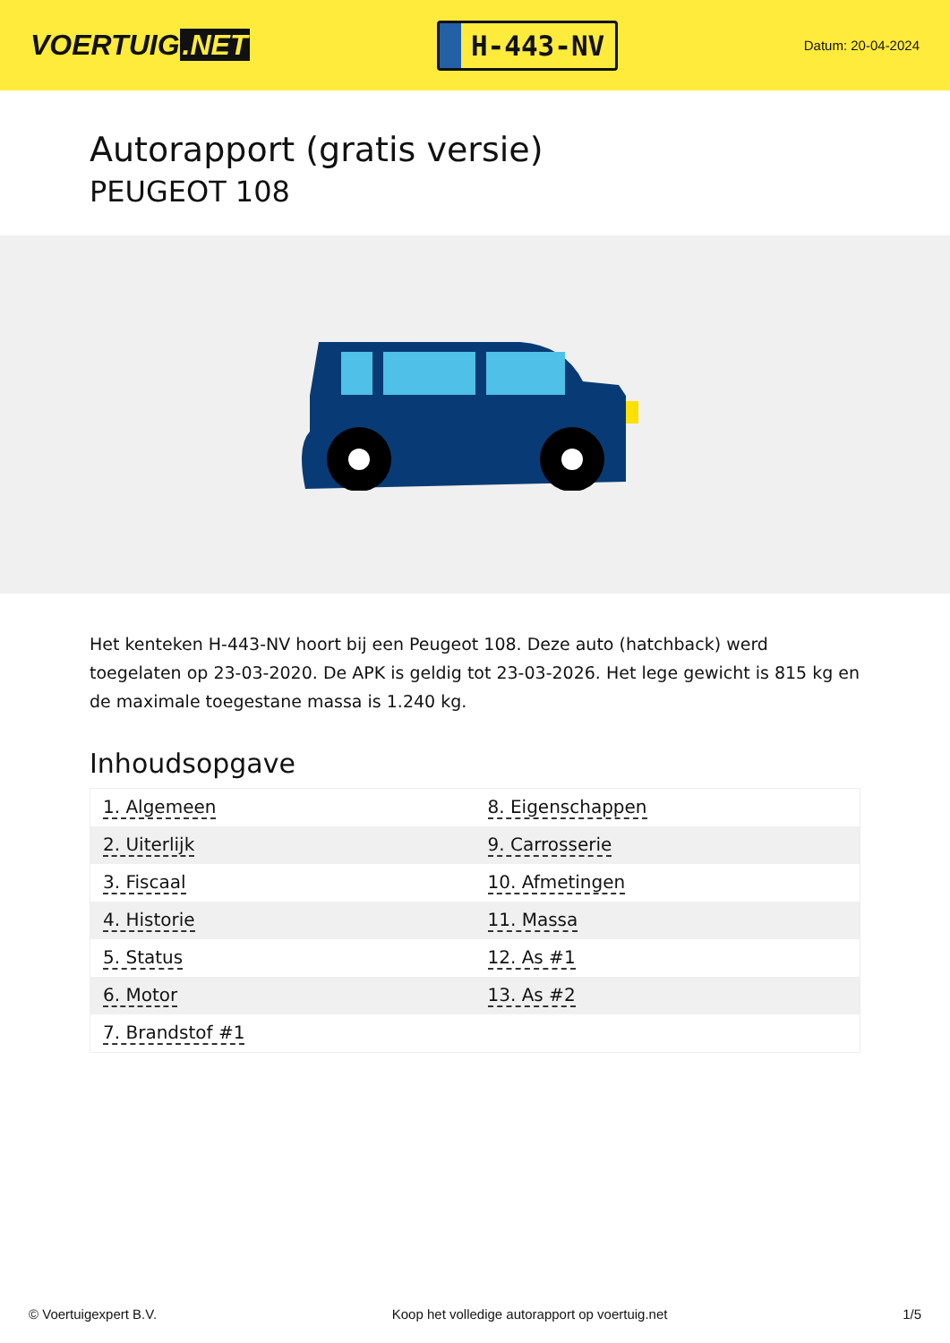VOERTUIG.NET
H-443-NV
Datum: 20-04-2024
Autorapport (gratis versie)
PEUGEOT 108
Het kenteken H-443-NV hoort bij een Peugeot 108. Deze auto (hatchback) werd toegelaten op 23-03-2020. De APK is geldig tot 23-03-2026. Het lege gewicht is 815 kg en de maximale toegestane massa is 1.240 kg.
Inhoudsopgave
| 1. Algemeen | 8. Eigenschappen |
| 2. Uiterlijk | 9. Carrosserie |
| 3. Fiscaal | 10. Afmetingen |
| 4. Historie | 11. Massa |
| 5. Status | 12. As #1 |
| 6. Motor | 13. As #2 |
| 7. Brandstof #1 | |
© Voertuigexpert B.V. Koop het volledige autorapport op voertuig.net
1/5